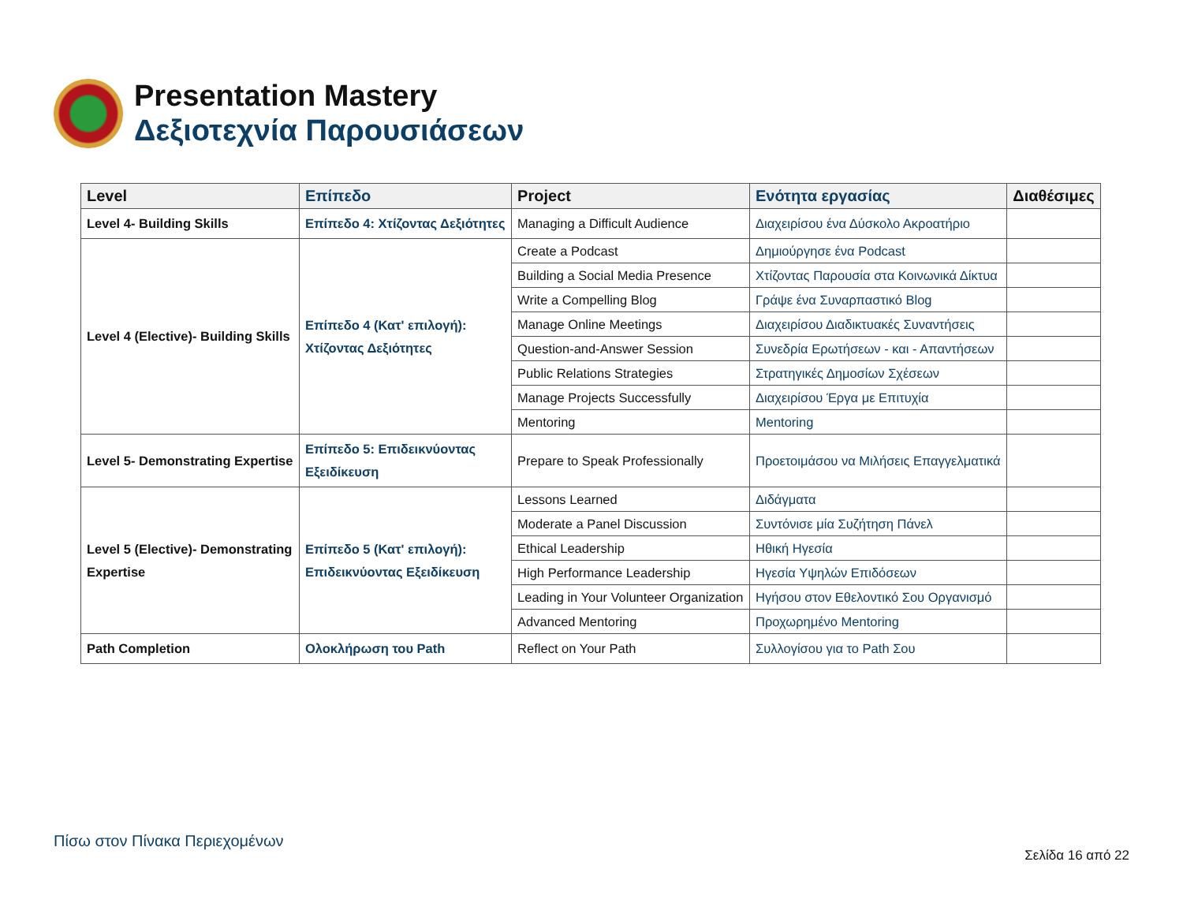Presentation Mastery
Δεξιοτεχνία Παρουσιάσεων
| Level | Επίπεδο | Project | Ενότητα εργασίας | Διαθέσιμες |
| --- | --- | --- | --- | --- |
| Level 4- Building Skills | Επίπεδο 4: Χτίζοντας Δεξιότητες | Managing a Difficult Audience | Διαχειρίσου ένα Δύσκολο Ακροατήριο | |
| Level 4 (Elective)- Building Skills | Επίπεδο 4 (Κατ' επιλογή): Χτίζοντας Δεξιότητες | Create a Podcast | Δημιούργησε ένα Podcast | |
| | | Building a Social Media Presence | Χτίζοντας Παρουσία στα Κοινωνικά Δίκτυα | |
| | | Write a Compelling Blog | Γράψε ένα Συναρπαστικό Blog | |
| | | Manage Online Meetings | Διαχειρίσου Διαδικτυακές Συναντήσεις | |
| | | Question-and-Answer Session | Συνεδρία Ερωτήσεων - και - Απαντήσεων | |
| | | Public Relations Strategies | Στρατηγικές Δημοσίων Σχέσεων | |
| | | Manage Projects Successfully | Διαχειρίσου Έργα με Επιτυχία | |
| | | Mentoring | Mentoring | |
| Level 5- Demonstrating Expertise | Επίπεδο 5: Επιδεικνύοντας Εξειδίκευση | Prepare to Speak Professionally | Προετοιμάσου να Μιλήσεις Επαγγελματικά | |
| Level 5 (Elective)- Demonstrating Expertise | Επίπεδο 5 (Κατ' επιλογή): Επιδεικνύοντας Εξειδίκευση | Lessons Learned | Διδάγματα | |
| | | Moderate a Panel Discussion | Συντόνισε μία Συζήτηση Πάνελ | |
| | | Ethical Leadership | Ηθική Ηγεσία | |
| | | High Performance Leadership | Ηγεσία Υψηλών Επιδόσεων | |
| | | Leading in Your Volunteer Organization | Ηγήσου στον Εθελοντικό Σου Οργανισμό | |
| | | Advanced Mentoring | Προχωρημένο Mentoring | |
| Path Completion | Ολοκλήρωση του Path | Reflect on Your Path | Συλλογίσου για το Path Σου | |
Πίσω στον Πίνακα Περιεχομένων
Σελίδα 16 από 22